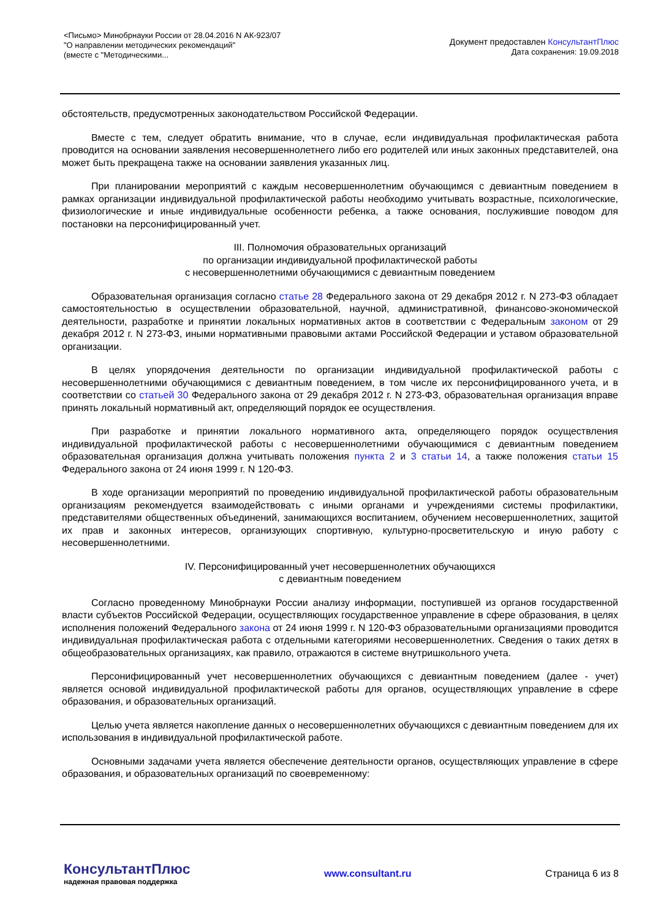<Письмо> Минобрнауки России от 28.04.2016 N АК-923/07
"О направлении методических рекомендаций"
(вместе с "Методическими...
Документ предоставлен КонсультантПлюс
Дата сохранения: 19.09.2018
обстоятельств, предусмотренных законодательством Российской Федерации.
Вместе с тем, следует обратить внимание, что в случае, если индивидуальная профилактическая работа проводится на основании заявления несовершеннолетнего либо его родителей или иных законных представителей, она может быть прекращена также на основании заявления указанных лиц.
При планировании мероприятий с каждым несовершеннолетним обучающимся с девиантным поведением в рамках организации индивидуальной профилактической работы необходимо учитывать возрастные, психологические, физиологические и иные индивидуальные особенности ребенка, а также основания, послужившие поводом для постановки на персонифицированный учет.
III. Полномочия образовательных организаций
по организации индивидуальной профилактической работы
с несовершеннолетними обучающимися с девиантным поведением
Образовательная организация согласно статье 28 Федерального закона от 29 декабря 2012 г. N 273-ФЗ обладает самостоятельностью в осуществлении образовательной, научной, административной, финансово-экономической деятельности, разработке и принятии локальных нормативных актов в соответствии с Федеральным законом от 29 декабря 2012 г. N 273-ФЗ, иными нормативными правовыми актами Российской Федерации и уставом образовательной организации.
В целях упорядочения деятельности по организации индивидуальной профилактической работы с несовершеннолетними обучающимися с девиантным поведением, в том числе их персонифицированного учета, и в соответствии со статьей 30 Федерального закона от 29 декабря 2012 г. N 273-ФЗ, образовательная организация вправе принять локальный нормативный акт, определяющий порядок ее осуществления.
При разработке и принятии локального нормативного акта, определяющего порядок осуществления индивидуальной профилактической работы с несовершеннолетними обучающимися с девиантным поведением образовательная организация должна учитывать положения пункта 2 и 3 статьи 14, а также положения статьи 15 Федерального закона от 24 июня 1999 г. N 120-ФЗ.
В ходе организации мероприятий по проведению индивидуальной профилактической работы образовательным организациям рекомендуется взаимодействовать с иными органами и учреждениями системы профилактики, представителями общественных объединений, занимающихся воспитанием, обучением несовершеннолетних, защитой их прав и законных интересов, организующих спортивную, культурно-просветительскую и иную работу с несовершеннолетними.
IV. Персонифицированный учет несовершеннолетних обучающихся
с девиантным поведением
Согласно проведенному Минобрнауки России анализу информации, поступившей из органов государственной власти субъектов Российской Федерации, осуществляющих государственное управление в сфере образования, в целях исполнения положений Федерального закона от 24 июня 1999 г. N 120-ФЗ образовательными организациями проводится индивидуальная профилактическая работа с отдельными категориями несовершеннолетних. Сведения о таких детях в общеобразовательных организациях, как правило, отражаются в системе внутришкольного учета.
Персонифицированный учет несовершеннолетних обучающихся с девиантным поведением (далее - учет) является основой индивидуальной профилактической работы для органов, осуществляющих управление в сфере образования, и образовательных организаций.
Целью учета является накопление данных о несовершеннолетних обучающихся с девиантным поведением для их использования в индивидуальной профилактической работе.
Основными задачами учета является обеспечение деятельности органов, осуществляющих управление в сфере образования, и образовательных организаций по своевременному:
КонсультантПлюс
надежная правовая поддержка
www.consultant.ru Страница 6 из 8